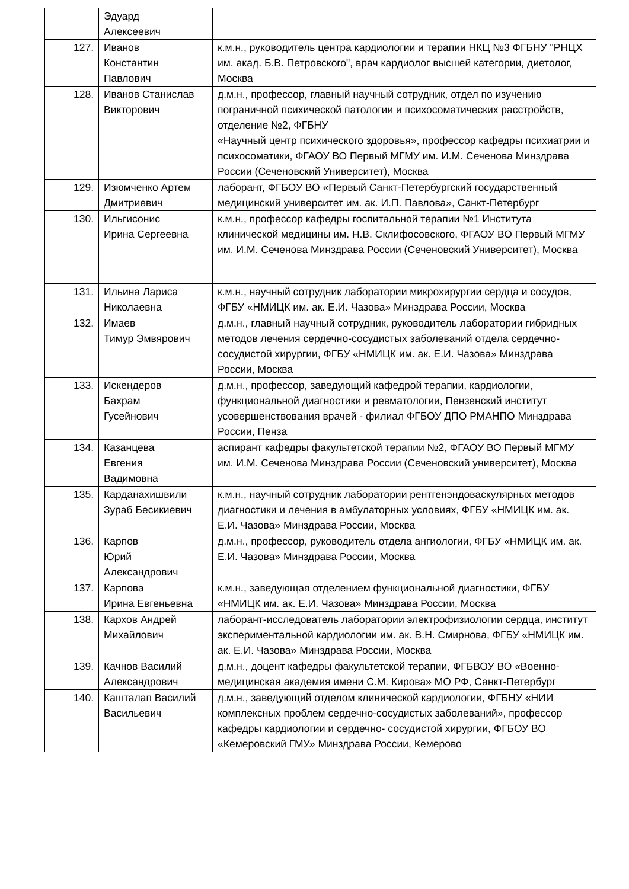| | Эдуард Алексеевич | |
| 127. | Иванов Константин Павлович | к.м.н., руководитель центра кардиологии и терапии НКЦ №3 ФГБНУ "РНЦХ им. акад. Б.В. Петровского", врач кардиолог высшей категории, диетолог, Москва |
| 128. | Иванов Станислав Викторович | д.м.н., профессор, главный научный сотрудник, отдел по изучению пограничной психической патологии и психосоматических расстройств, отделение №2, ФГБНУ «Научный центр психического здоровья», профессор кафедры психиатрии и психосоматики, ФГАОУ ВО Первый МГМУ им. И.М. Сеченова Минздрава России (Сеченовский Университет), Москва |
| 129. | Изюмченко Артем Дмитриевич | лаборант, ФГБОУ ВО «Первый Санкт-Петербургский государственный медицинский университет им. ак. И.П. Павлова», Санкт-Петербург |
| 130. | Ильгисонис Ирина Сергеевна | к.м.н., профессор кафедры госпитальной терапии №1 Института клинической медицины им. Н.В. Склифосовского, ФГАОУ ВО Первый МГМУ им. И.М. Сеченова Минздрава России (Сеченовский Университет), Москва |
| 131. | Ильина Лариса Николаевна | к.м.н., научный сотрудник лаборатории микрохирургии сердца и сосудов, ФГБУ «НМИЦК им. ак. Е.И. Чазова» Минздрава России, Москва |
| 132. | Имаев Тимур Эмвярович | д.м.н., главный научный сотрудник, руководитель лаборатории гибридных методов лечения сердечно-сосудистых заболеваний отдела сердечно-сосудистой хирургии, ФГБУ «НМИЦК им. ак. Е.И. Чазова» Минздрава России, Москва |
| 133. | Искендеров Бахрам Гусейнович | д.м.н., профессор, заведующий кафедрой терапии, кардиологии, функциональной диагностики и ревматологии, Пензенский институт усовершенствования врачей - филиал ФГБОУ ДПО РМАНПО Минздрава России, Пенза |
| 134. | Казанцева Евгения Вадимовна | аспирант кафедры факультетской терапии №2, ФГАОУ ВО Первый МГМУ им. И.М. Сеченова Минздрава России (Сеченовский университет), Москва |
| 135. | Карданахишвили Зураб Бесикиевич | к.м.н., научный сотрудник лаборатории рентгенэндоваскулярных методов диагностики и лечения в амбулаторных условиях, ФГБУ «НМИЦК им. ак. Е.И. Чазова» Минздрава России, Москва |
| 136. | Карпов Юрий Александрович | д.м.н., профессор, руководитель отдела ангиологии, ФГБУ «НМИЦК им. ак. Е.И. Чазова» Минздрава России, Москва |
| 137. | Карпова Ирина Евгеньевна | к.м.н., заведующая отделением функциональной диагностики, ФГБУ «НМИЦК им. ак. Е.И. Чазова» Минздрава России, Москва |
| 138. | Кархов Андрей Михайлович | лаборант-исследователь лаборатории электрофизиологии сердца, институт экспериментальной кардиологии им. ак. В.Н. Смирнова, ФГБУ «НМИЦК им. ак. Е.И. Чазова» Минздрава России, Москва |
| 139. | Качнов Василий Александрович | д.м.н., доцент кафедры факультетской терапии, ФГБВОУ ВО «Военно-медицинская академия имени С.М. Кирова» МО РФ, Санкт-Петербург |
| 140. | Кашталап Василий Васильевич | д.м.н., заведующий отделом клинической кардиологии, ФГБНУ «НИИ комплексных проблем сердечно-сосудистых заболеваний», профессор кафедры кардиологии и сердечно- сосудистой хирургии, ФГБОУ ВО «Кемеровский ГМУ» Минздрава России, Кемерово |